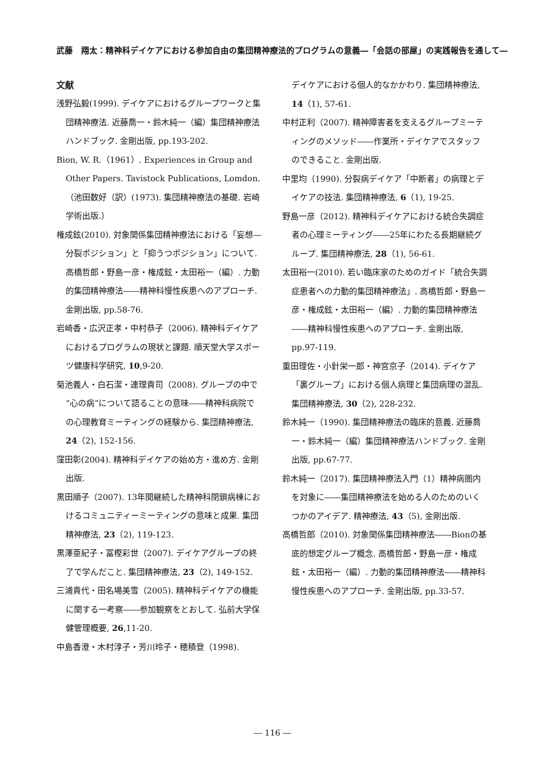武藤　翔太：精神科デイケアにおける参加自由の集団精神療法的プログラムの意義―「会話の部屋」の実践報告を通して―
文献
浅野弘毅(1999). デイケアにおけるグループワークと集団精神療法. 近藤喬一・鈴木純一（編）集団精神療法ハンドブック. 金剛出版, pp.193-202.
Bion, W. R.（1961）. Experiences in Group and Other Papers. Tavistock Publications, Lomdon.（池田数好（訳）(1973). 集団精神療法の基礎. 岩崎学術出版.）
権成鉉(2010). 対象関係集団精神療法における「妄想―分裂ポジション」と「抑うつポジション」について. 高橋哲郎・野島一彦・権成鉉・太田裕一（編）. 力動的集団精神療法――精神科慢性疾患へのアプローチ. 金剛出版, pp.58-76.
岩崎香・広沢正孝・中村恭子（2006). 精神科デイケアにおけるプログラムの現状と課題. 順天堂大学スポーツ健康科学研究, 10,9-20.
菊池義人・白石潔・連理貴司（2008). グループの中で“心の病”について語ることの意味――精神科病院での心理教育ミーティングの経験から. 集団精神療法, 24（2), 152-156.
窪田彰(2004). 精神科デイケアの始め方・進め方. 金剛出版.
黒田順子（2007). 13年間継続した精神科閉鎖病棟におけるコミュニティーミーティングの意味と成果. 集団精神療法, 23（2), 119-123.
黒澤亜紀子・冨樫彩世（2007). デイケアグループの終了で学んだこと. 集団精神療法, 23（2), 149-152.
三浦貴代・田名場美雪（2005). 精神科デイケアの機能に関する一考察――参加観察をとおして. 弘前大学保健管理概要, 26,11-20.
中島香澄・木村淳子・芳川玲子・穂積登（1998).
デイケアにおける個人的なかかわり. 集団精神療法, 14（1), 57-61.
中村正利（2007). 精神障害者を支えるグループミーティングのメソッド――作業所・デイケアでスタッフのできること. 金剛出版.
中里均（1990). 分裂病デイケア「中断者」の病理とデイケアの技法. 集団精神療法, 6（1), 19-25.
野島一彦（2012). 精神科デイケアにおける統合失調症者の心理ミーティング――25年にわたる長期継続グループ. 集団精神療法, 28（1), 56-61.
太田裕一(2010). 若い臨床家のためのガイド「統合失調症患者への力動的集団精神療法」. 高橋哲郎・野島一彦・権成鉉・太田裕一（編）. 力動的集団精神療法――精神科慢性疾患へのアプローチ. 金剛出版, pp.97-119.
重田理佐・小針栄一郎・神宮京子（2014). デイケア「裏グループ」における個人病理と集団病理の混乱. 集団精神療法, 30（2), 228-232.
鈴木純一（1990). 集団精神療法の臨床的意義. 近藤喬一・鈴木純一（編）集団精神療法ハンドブック. 金剛出版, pp.67-77.
鈴木純一（2017). 集団精神療法入門（1）精神病圏内を対象に――集団精神療法を始める人のためのいくつかのアイデア. 精神療法, 43（5), 金剛出版.
高橋哲郎（2010). 対象関係集団精神療法――Bionの基底的想定グループ概念. 高橋哲郎・野島一彦・権成鉉・太田裕一（編）. 力動的集団精神療法――精神科慢性疾患へのアプローチ. 金剛出版, pp.33-57.
― 116 ―